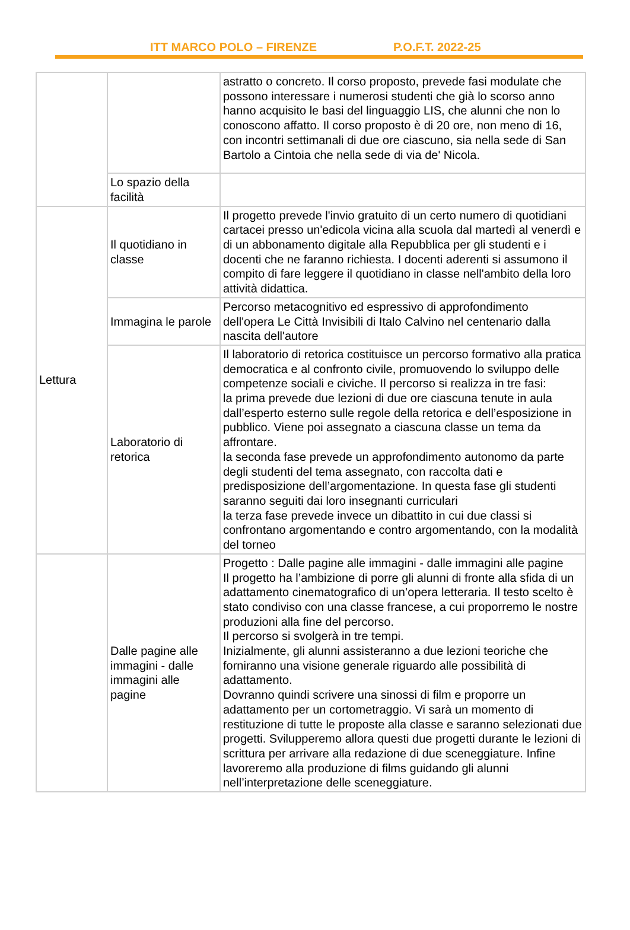ITT MARCO POLO – FIRENZE P.O.F.T. 2022-25
| | | astratto o concreto. Il corso proposto, prevede fasi modulate che possono interessare i numerosi studenti che già lo scorso anno hanno acquisito le basi del linguaggio LIS, che alunni che non lo conoscono affatto. Il corso proposto è di 20 ore, non meno di 16, con incontri settimanali di due ore ciascuno, sia nella sede di San Bartolo a Cintoia che nella sede di via de' Nicola. |
| | Lo spazio della facilità | |
| Lettura | Il quotidiano in classe | Il progetto prevede l'invio gratuito di un certo numero di quotidiani cartacei presso un'edicola vicina alla scuola dal martedì al venerdì e di un abbonamento digitale alla Repubblica per gli studenti e i docenti che ne faranno richiesta. I docenti aderenti si assumono il compito di fare leggere il quotidiano in classe nell'ambito della loro attività didattica. |
| | Immagina le parole | Percorso metacognitivo ed espressivo di approfondimento dell'opera Le Città Invisibili di Italo Calvino nel centenario dalla nascita dell'autore |
| | Laboratorio di retorica | Il laboratorio di retorica costituisce un percorso formativo alla pratica democratica e al confronto civile, promuovendo lo sviluppo delle competenze sociali e civiche. Il percorso si realizza in tre fasi: la prima prevede due lezioni di due ore ciascuna tenute in aula dall’esperto esterno sulle regole della retorica e dell’esposizione in pubblico. Viene poi assegnato a ciascuna classe un tema da affrontare. la seconda fase prevede un approfondimento autonomo da parte degli studenti del tema assegnato, con raccolta dati e predisposizione dell’argomentazione. In questa fase gli studenti saranno seguiti dai loro insegnanti curriculari la terza fase prevede invece un dibattito in cui due classi si confrontano argomentando e contro argomentando, con la modalità del torneo |
| | Dalle pagine alle immagini - dalle immagini alle pagine | Progetto : Dalle pagine alle immagini - dalle immagini alle pagine Il progetto ha l’ambizione di porre gli alunni di fronte alla sfida di un adattamento cinematografico di un’opera letteraria. Il testo scelto è stato condiviso con una classe francese, a cui proporremo le nostre produzioni alla fine del percorso. Il percorso si svolgerà in tre tempi. Inizialmente, gli alunni assisteranno a due lezioni teoriche che forniranno una visione generale riguardo alle possibilità di adattamento. Dovranno quindi scrivere una sinossi di film e proporre un adattamento per un cortometraggio. Vi sarà un momento di restituzione di tutte le proposte alla classe e saranno selezionati due progetti. Svilupperemo allora questi due progetti durante le lezioni di scrittura per arrivare alla redazione di due sceneggiature. Infine lavoreremo alla produzione di films guidando gli alunni nell’interpretazione delle sceneggiature. |